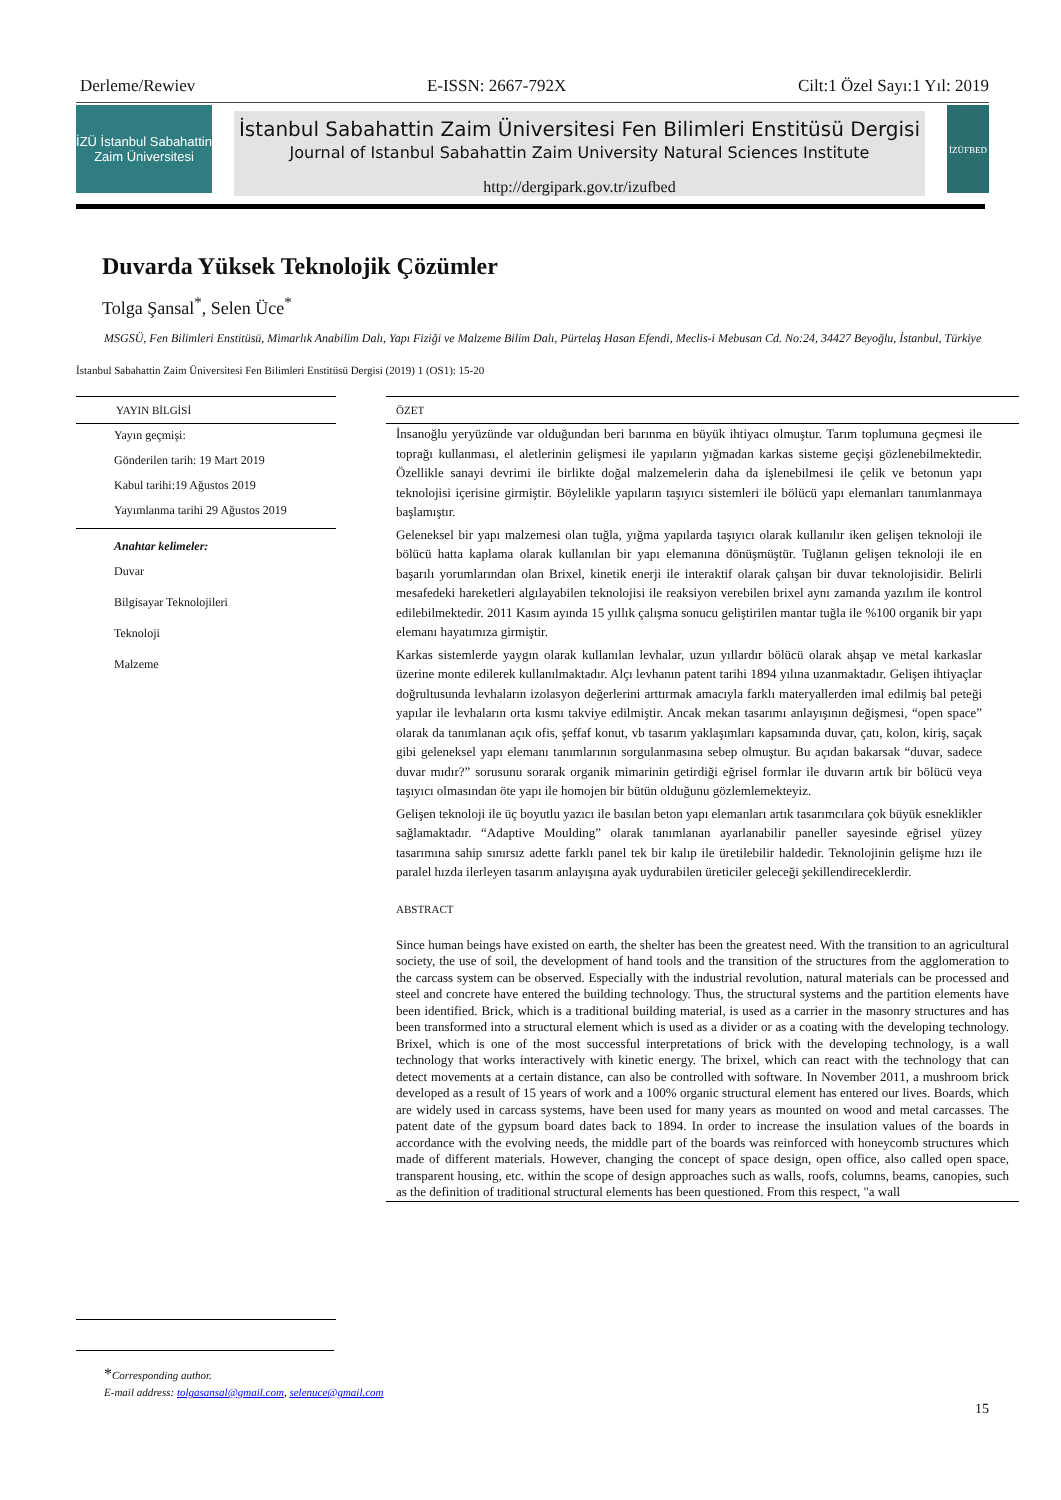Derleme/Rewiev E-ISSN: 2667-792X Cilt:1 Özel Sayı:1 Yıl: 2019
İZÜ İstanbul Sabahattin Zaim Üniversitesi
İstanbul Sabahattin Zaim Üniversitesi Fen Bilimleri Enstitüsü Dergisi
Journal of Istanbul Sabahattin Zaim University Natural Sciences Institute
http://dergipark.gov.tr/izufbed
İZÜFBED
Duvarda Yüksek Teknolojik Çözümler
Tolga Şansal<sup>*</sup>, Selen Üce<sup>*</sup>
MSGSÜ, Fen Bilimleri Enstitüsü, Mimarlık Anabilim Dalı, Yapı Fiziği ve Malzeme Bilim Dalı, Pürtelaş Hasan Efendi, Meclis-i Mebusan Cd. No:24, 34427 Beyoğlu, İstanbul, Türkiye
İstanbul Sabahattin Zaim Üniversitesi Fen Bilimleri Enstitüsü Dergisi (2019) 1 (OS1): 15-20
YAYIN BİLGİSİ
Yayın geçmişi:
Gönderilen tarih: 19 Mart 2019
Kabul tarihi:19 Ağustos 2019
Yayımlanma tarihi 29 Ağustos 2019
Anahtar kelimeler:
Duvar
Bilgisayar Teknolojileri
Teknoloji
Malzeme
ÖZET
İnsanoğlu yeryüzünde var olduğundan beri barınma en büyük ihtiyacı olmuştur. Tarım toplumuna geçmesi ile toprağı kullanması, el aletlerinin gelişmesi ile yapıların yığmadan karkas sisteme geçişi gözlenebilmektedir. Özellikle sanayi devrimi ile birlikte doğal malzemelerin daha da işlenebilmesi ile çelik ve betonun yapı teknolojisi içerisine girmiştir. Böylelikle yapıların taşıyıcı sistemleri ile bölücü yapı elemanları tanımlanmaya başlamıştır.
Geleneksel bir yapı malzemesi olan tuğla, yığma yapılarda taşıyıcı olarak kullanılır iken gelişen teknoloji ile bölücü hatta kaplama olarak kullanılan bir yapı elemanına dönüşmüştür. Tuğlanın gelişen teknoloji ile en başarılı yorumlarından olan Brixel, kinetik enerji ile interaktif olarak çalışan bir duvar teknolojisidir. Belirli mesafedeki hareketleri algılayabilen teknolojisi ile reaksiyon verebilen brixel aynı zamanda yazılım ile kontrol edilebilmektedir. 2011 Kasım ayında 15 yıllık çalışma sonucu geliştirilen mantar tuğla ile %100 organik bir yapı elemanı hayatımıza girmiştir.
Karkas sistemlerde yaygın olarak kullanılan levhalar, uzun yıllardır bölücü olarak ahşap ve metal karkaslar üzerine monte edilerek kullanılmaktadır. Alçı levhanın patent tarihi 1894 yılına uzanmaktadır. Gelişen ihtiyaçlar doğrultusunda levhaların izolasyon değerlerini arttırmak amacıyla farklı materyallerden imal edilmiş bal peteği yapılar ile levhaların orta kısmı takviye edilmiştir. Ancak mekan tasarımı anlayışının değişmesi, “open space” olarak da tanımlanan açık ofis, şeffaf konut, vb tasarım yaklaşımları kapsamında duvar, çatı, kolon, kiriş, saçak gibi geleneksel yapı elemanı tanımlarının sorgulanmasına sebep olmuştur. Bu açıdan bakarsak “duvar, sadece duvar mıdır?” sorusunu sorarak organik mimarinin getirdiği eğrisel formlar ile duvarın artık bir bölücü veya taşıyıcı olmasından öte yapı ile homojen bir bütün olduğunu gözlemlemekteyiz.
Gelişen teknoloji ile üç boyutlu yazıcı ile basılan beton yapı elemanları artık tasarımcılara çok büyük esneklikler sağlamaktadır. “Adaptive Moulding” olarak tanımlanan ayarlanabilir paneller sayesinde eğrisel yüzey tasarımına sahip sınırsız adette farklı panel tek bir kalıp ile üretilebilir haldedir. Teknolojinin gelişme hızı ile paralel hızda ilerleyen tasarım anlayışına ayak uydurabilen üreticiler geleceği şekillendireceklerdir.
ABSTRACT
Since human beings have existed on earth, the shelter has been the greatest need. With the transition to an agricultural society, the use of soil, the development of hand tools and the transition of the structures from the agglomeration to the carcass system can be observed. Especially with the industrial revolution, natural materials can be processed and steel and concrete have entered the building technology. Thus, the structural systems and the partition elements have been identified. Brick, which is a traditional building material, is used as a carrier in the masonry structures and has been transformed into a structural element which is used as a divider or as a coating with the developing technology. Brixel, which is one of the most successful interpretations of brick with the developing technology, is a wall technology that works interactively with kinetic energy. The brixel, which can react with the technology that can detect movements at a certain distance, can also be controlled with software. In November 2011, a mushroom brick developed as a result of 15 years of work and a 100% organic structural element has entered our lives. Boards, which are widely used in carcass systems, have been used for many years as mounted on wood and metal carcasses. The patent date of the gypsum board dates back to 1894. In order to increase the insulation values of the boards in accordance with the evolving needs, the middle part of the boards was reinforced with honeycomb structures which made of different materials. However, changing the concept of space design, open office, also called open space, transparent housing, etc. within the scope of design approaches such as walls, roofs, columns, beams, canopies, such as the definition of traditional structural elements has been questioned. From this respect, "a wall
*Corresponding author.
E-mail address: tolgasansal@gmail.com, selenuce@gmail.com
15